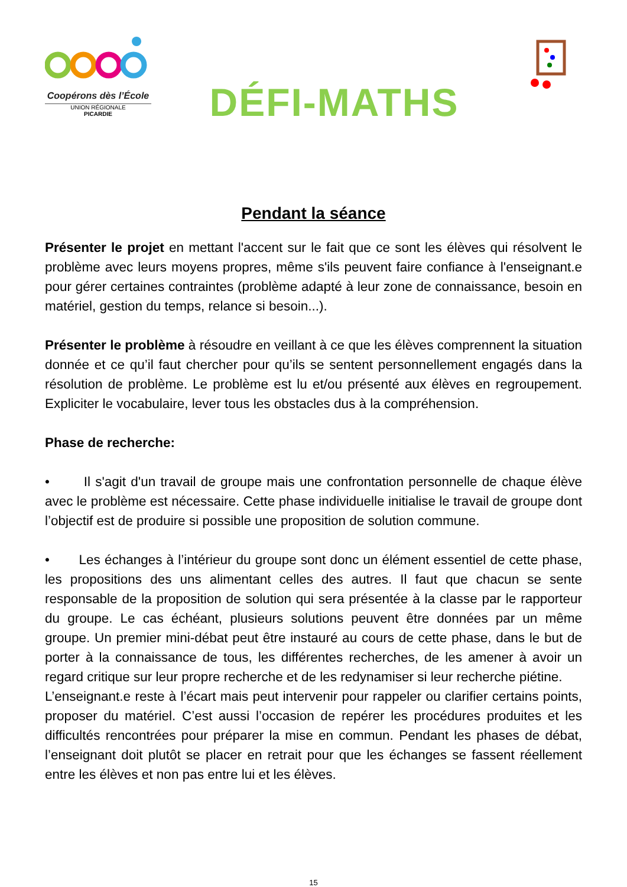Coopérons dès l’École
UNION RÉGIONALE
PICARDIE
DÉFI-MATHS
Pendant la séance
Présenter le projet en mettant l'accent sur le fait que ce sont les élèves qui résolvent le problème avec leurs moyens propres, même s'ils peuvent faire confiance à l'enseignant.e pour gérer certaines contraintes (problème adapté à leur zone de connaissance, besoin en matériel, gestion du temps, relance si besoin...).
Présenter le problème à résoudre en veillant à ce que les élèves comprennent la situation donnée et ce qu’il faut chercher pour qu’ils se sentent personnellement engagés dans la résolution de problème. Le problème est lu et/ou présenté aux élèves en regroupement. Expliciter le vocabulaire, lever tous les obstacles dus à la compréhension.
Phase de recherche:
• Il s'agit d'un travail de groupe mais une confrontation personnelle de chaque élève avec le problème est nécessaire. Cette phase individuelle initialise le travail de groupe dont l’objectif est de produire si possible une proposition de solution commune.
• Les échanges à l’intérieur du groupe sont donc un élément essentiel de cette phase, les propositions des uns alimentant celles des autres. Il faut que chacun se sente responsable de la proposition de solution qui sera présentée à la classe par le rapporteur du groupe. Le cas échéant, plusieurs solutions peuvent être données par un même groupe. Un premier mini-débat peut être instauré au cours de cette phase, dans le but de porter à la connaissance de tous, les différentes recherches, de les amener à avoir un regard critique sur leur propre recherche et de les redynamiser si leur recherche piétine.
L’enseignant.e reste à l’écart mais peut intervenir pour rappeler ou clarifier certains points, proposer du matériel. C’est aussi l’occasion de repérer les procédures produites et les difficultés rencontrées pour préparer la mise en commun. Pendant les phases de débat, l’enseignant doit plutôt se placer en retrait pour que les échanges se fassent réellement entre les élèves et non pas entre lui et les élèves.
15